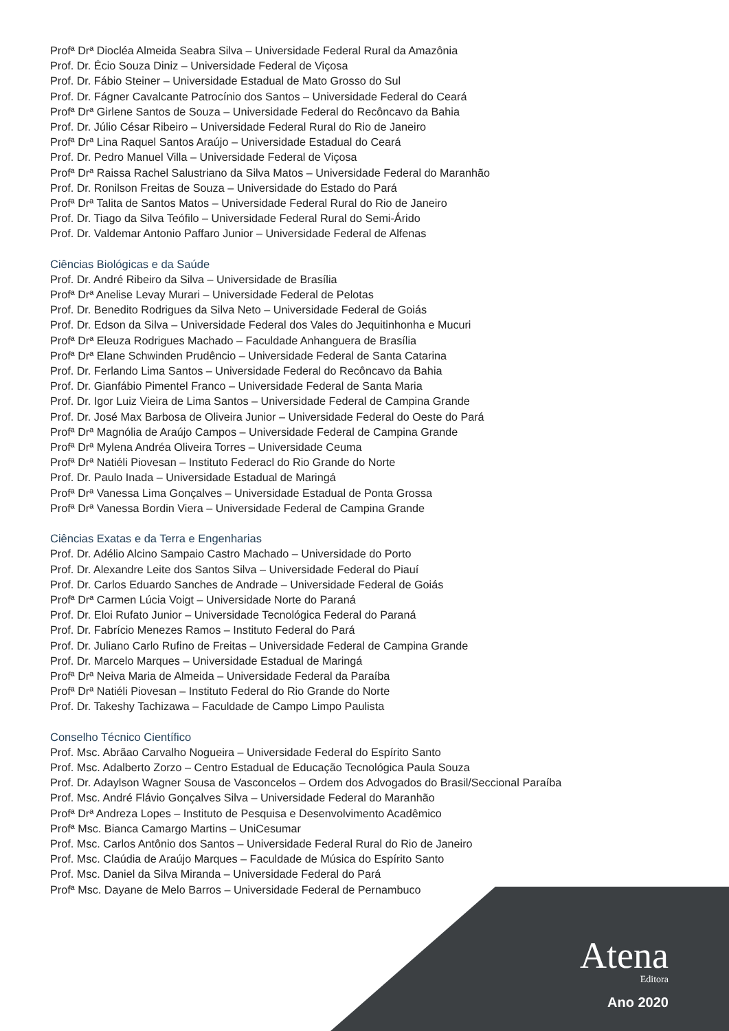Profª Drª Diocléa Almeida Seabra Silva – Universidade Federal Rural da Amazônia
Prof. Dr. Écio Souza Diniz – Universidade Federal de Viçosa
Prof. Dr. Fábio Steiner – Universidade Estadual de Mato Grosso do Sul
Prof. Dr. Fágner Cavalcante Patrocínio dos Santos – Universidade Federal do Ceará
Profª Drª Girlene Santos de Souza – Universidade Federal do Recôncavo da Bahia
Prof. Dr. Júlio César Ribeiro – Universidade Federal Rural do Rio de Janeiro
Profª Drª Lina Raquel Santos Araújo – Universidade Estadual do Ceará
Prof. Dr. Pedro Manuel Villa – Universidade Federal de Viçosa
Profª Drª Raissa Rachel Salustriano da Silva Matos – Universidade Federal do Maranhão
Prof. Dr. Ronilson Freitas de Souza – Universidade do Estado do Pará
Profª Drª Talita de Santos Matos – Universidade Federal Rural do Rio de Janeiro
Prof. Dr. Tiago da Silva Teófilo – Universidade Federal Rural do Semi-Árido
Prof. Dr. Valdemar Antonio Paffaro Junior – Universidade Federal de Alfenas
Ciências Biológicas e da Saúde
Prof. Dr. André Ribeiro da Silva – Universidade de Brasília
Profª Drª Anelise Levay Murari – Universidade Federal de Pelotas
Prof. Dr. Benedito Rodrigues da Silva Neto – Universidade Federal de Goiás
Prof. Dr. Edson da Silva – Universidade Federal dos Vales do Jequitinhonha e Mucuri
Profª Drª Eleuza Rodrigues Machado – Faculdade Anhanguera de Brasília
Profª Drª Elane Schwinden Prudêncio – Universidade Federal de Santa Catarina
Prof. Dr. Ferlando Lima Santos – Universidade Federal do Recôncavo da Bahia
Prof. Dr. Gianfábio Pimentel Franco – Universidade Federal de Santa Maria
Prof. Dr. Igor Luiz Vieira de Lima Santos – Universidade Federal de Campina Grande
Prof. Dr. José Max Barbosa de Oliveira Junior – Universidade Federal do Oeste do Pará
Profª Drª Magnólia de Araújo Campos – Universidade Federal de Campina Grande
Profª Drª Mylena Andréa Oliveira Torres – Universidade Ceuma
Profª Drª Natiéli Piovesan – Instituto Federacl do Rio Grande do Norte
Prof. Dr. Paulo Inada – Universidade Estadual de Maringá
Profª Drª Vanessa Lima Gonçalves – Universidade Estadual de Ponta Grossa
Profª Drª Vanessa Bordin Viera – Universidade Federal de Campina Grande
Ciências Exatas e da Terra e Engenharias
Prof. Dr. Adélio Alcino Sampaio Castro Machado – Universidade do Porto
Prof. Dr. Alexandre Leite dos Santos Silva – Universidade Federal do Piauí
Prof. Dr. Carlos Eduardo Sanches de Andrade – Universidade Federal de Goiás
Profª Drª Carmen Lúcia Voigt – Universidade Norte do Paraná
Prof. Dr. Eloi Rufato Junior – Universidade Tecnológica Federal do Paraná
Prof. Dr. Fabrício Menezes Ramos – Instituto Federal do Pará
Prof. Dr. Juliano Carlo Rufino de Freitas – Universidade Federal de Campina Grande
Prof. Dr. Marcelo Marques – Universidade Estadual de Maringá
Profª Drª Neiva Maria de Almeida – Universidade Federal da Paraíba
Profª Drª Natiéli Piovesan – Instituto Federal do Rio Grande do Norte
Prof. Dr. Takeshy Tachizawa – Faculdade de Campo Limpo Paulista
Conselho Técnico Científico
Prof. Msc. Abrãao Carvalho Nogueira – Universidade Federal do Espírito Santo
Prof. Msc. Adalberto Zorzo – Centro Estadual de Educação Tecnológica Paula Souza
Prof. Dr. Adaylson Wagner Sousa de Vasconcelos – Ordem dos Advogados do Brasil/Seccional Paraíba
Prof. Msc. André Flávio Gonçalves Silva – Universidade Federal do Maranhão
Profª Drª Andreza Lopes – Instituto de Pesquisa e Desenvolvimento Acadêmico
Profª Msc. Bianca Camargo Martins – UniCesumar
Prof. Msc. Carlos Antônio dos Santos – Universidade Federal Rural do Rio de Janeiro
Prof. Msc. Claúdia de Araújo Marques – Faculdade de Música do Espírito Santo
Prof. Msc. Daniel da Silva Miranda – Universidade Federal do Pará
Profª Msc. Dayane de Melo Barros – Universidade Federal de Pernambuco
Atena
Editora
Ano 2020